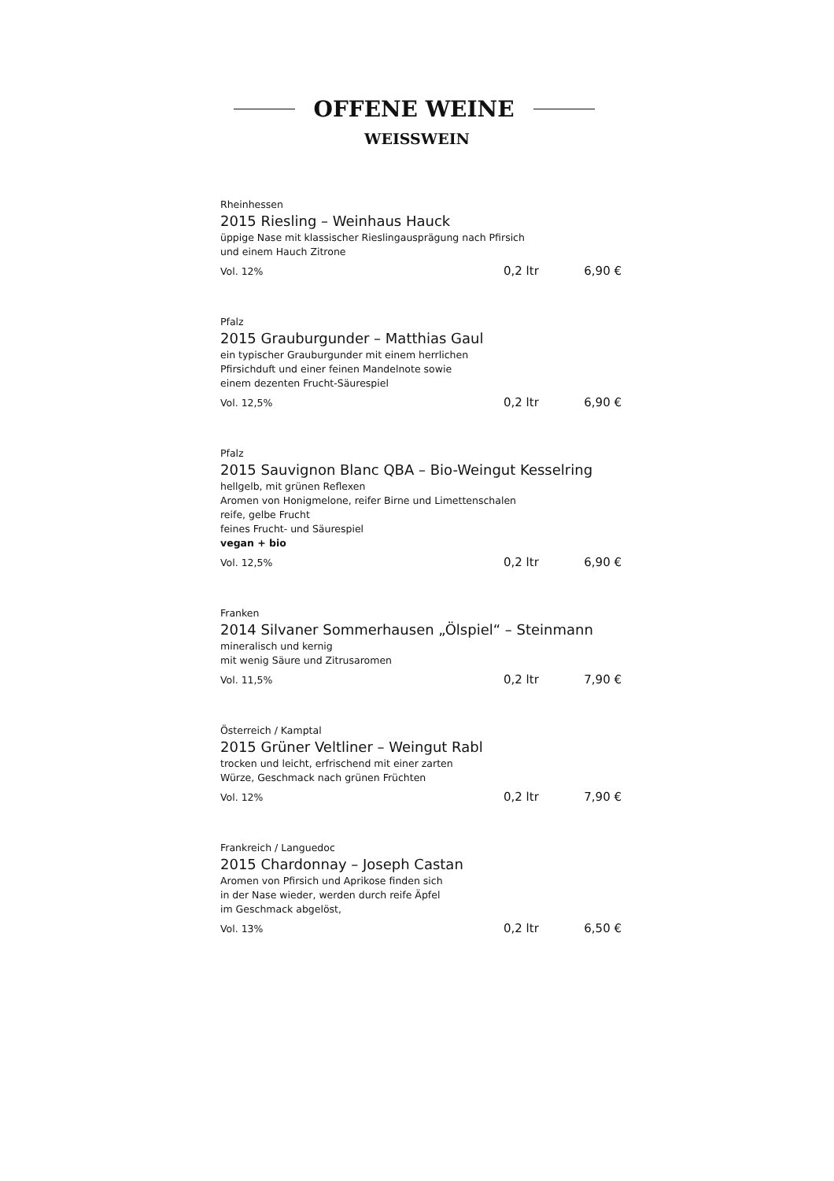OFFENE WEINE
WEISSWEIN
Rheinhessen
2015 Riesling – Weinhaus Hauck
üppige Nase mit klassischer Rieslingausprägung nach Pfirsich
und einem Hauch Zitrone
Vol. 12% 0,2 ltr 6,90 €
Pfalz
2015 Grauburgunder – Matthias Gaul
ein typischer Grauburgunder mit einem herrlichen
Pfirsichduft und einer feinen Mandelnote sowie
einem dezenten Frucht-Säurespiel
Vol. 12,5% 0,2 ltr 6,90 €
Pfalz
2015 Sauvignon Blanc QBA – Bio-Weingut Kesselring
hellgelb, mit grünen Reflexen
Aromen von Honigmelone, reifer Birne und Limettenschalen
reife, gelbe Frucht
feines Frucht- und Säurespiel
vegan + bio
Vol. 12,5% 0,2 ltr 6,90 €
Franken
2014 Silvaner Sommerhausen „Ölspiel“ – Steinmann
mineralisch und kernig
mit wenig Säure und Zitrusaromen
Vol. 11,5% 0,2 ltr 7,90 €
Österreich / Kamptal
2015 Grüner Veltliner – Weingut Rabl
trocken und leicht, erfrischend mit einer zarten
Würze, Geschmack nach grünen Früchten
Vol. 12% 0,2 ltr 7,90 €
Frankreich / Languedoc
2015 Chardonnay – Joseph Castan
Aromen von Pfirsich und Aprikose finden sich
in der Nase wieder, werden durch reife Äpfel
im Geschmack abgelöst,
Vol. 13% 0,2 ltr 6,50 €